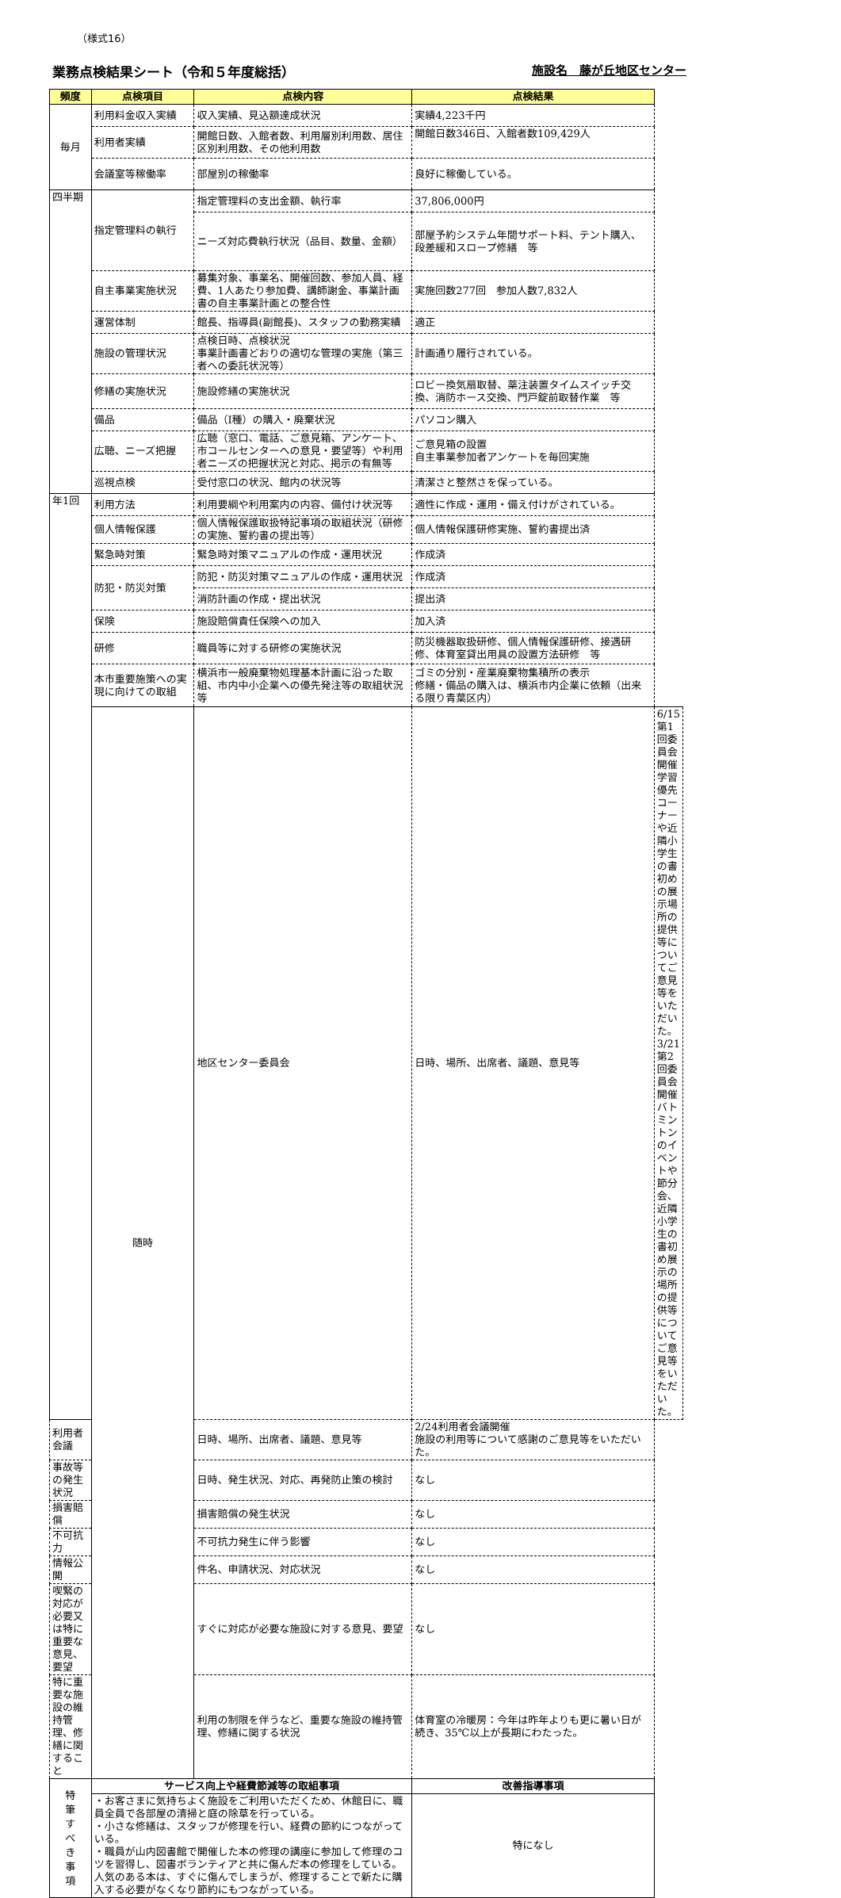（様式16）
業務点検結果シート（令和５年度総括） 施設名　藤が丘地区センター
| 頻度 | 点検項目 | 点検内容 | 点検結果 | |
| --- | --- | --- | --- | --- |
| 毎月 | 利用料金収入実績 | 収入実績、見込額達成状況 | 実績4,223千円 | |
| | 利用者実績 | 開館日数、入館者数、利用層別利用数、居住区別利用数、その他利用数 | 開館日数346日、入館者数109,429人 | |
| | 会議室等稼働率 | 部屋別の稼働率 | 良好に稼働している。 | |
| 四半期 | 指定管理料の執行 | 指定管理料の支出金額、執行率 | 37,806,000円 | |
| | | ニーズ対応費執行状況（品目、数量、金額） | 部屋予約システム年間サポート料、テント購入、段差緩和スロープ修繕 等 | |
| | 自主事業実施状況 | 募集対象、事業名、開催回数、参加人員、経費、1人あたり参加費、講師謝金、事業計画書の自主事業計画との整合性 | 実施回数277回 参加人数7,832人 | |
| | 運営体制 | 館長、指導員(副館長)、スタッフの勤務実績 | 適正 | |
| | 施設の管理状況 | 点検日時、点検状況 事業計画書どおりの適切な管理の実施（第三者への委託状況等） | 計画通り履行されている。 | |
| | 修繕の実施状況 | 施設修繕の実施状況 | ロビー換気扇取替、薬注装置タイムスイッチ交換、消防ホース交換、門戸錠前取替作業 等 | |
| | 備品 | 備品（Ⅰ種）の購入・廃棄状況 | パソコン購入 | |
| | 広聴、ニーズ把握 | 広聴（窓口、電話、ご意見箱、アンケート、市コールセンターへの意見・要望等）や利用者ニーズの把握状況と対応、掲示の有無等 | ご意見箱の設置 自主事業参加者アンケートを毎回実施 | |
| | 巡視点検 | 受付窓口の状況、館内の状況等 | 清潔さと整然さを保っている。 | |
| 年1回 | 利用方法 | 利用要綱や利用案内の内容、備付け状況等 | 適性に作成・運用・備え付けがされている。 | |
| | 個人情報保護 | 個人情報保護取扱特記事項の取組状況（研修の実施、誓約書の提出等） | 個人情報保護研修実施、誓約書提出済 | |
| | 緊急時対策 | 緊急時対策マニュアルの作成・運用状況 | 作成済 | |
| | 防犯・防災対策 | 防犯・防災対策マニュアルの作成・運用状況 | 作成済 | |
| | | 消防計画の作成・提出状況 | 提出済 | |
| | 保険 | 施設賠償責任保険への加入 | 加入済 | |
| | 研修 | 職員等に対する研修の実施状況 | 防災機器取扱研修、個人情報保護研修、接遇研修、体育室貸出用具の設置方法研修 等 | |
| | 本市重要施策への実現に向けての取組 | 横浜市一般廃棄物処理基本計画に沿った取組、市内中小企業への優先発注等の取組状況等 | ゴミの分別・産業廃棄物集積所の表示 修繕・備品の購入は、横浜市内企業に依頼（出来る限り青葉区内） | |
| | 随時 | 地区センター委員会 | 日時、場所、出席者、議題、意見等 | 6/15第1回委員会開催 学習優先コーナーや近隣小学生の書初めの展示場所の提供等についてご意見等をいただいた。 3/21第2回委員会開催 バトミントンのイベントや節分会、近隣小学生の書初め展示の場所の提供等についてご意見等をいただいた。 |
| 利用者会議 | | 日時、場所、出席者、議題、意見等 | 2/24利用者会議開催 施設の利用等について感謝のご意見等をいただいた。 | |
| 事故等の発生状況 | | 日時、発生状況、対応、再発防止策の検討 | なし | |
| 損害賠償 | | 損害賠償の発生状況 | なし | |
| 不可抗力 | | 不可抗力発生に伴う影響 | なし | |
| 情報公開 | | 件名、申請状況、対応状況 | なし | |
| 喫緊の対応が必要又は特に重要な意見、要望 | | すぐに対応が必要な施設に対する意見、要望 | なし | |
| 特に重要な施設の維持管理、修繕に関すること | | 利用の制限を伴うなど、重要な施設の維持管理、修繕に関する状況 | 体育室の冷暖房：今年は昨年よりも更に暑い日が続き、35℃以上が長期にわたった。 | |
| 特 筆 す べ き 事 項 | サービス向上や経費節減等の取組事項 | | 改善指導事項 | |
| | ・お客さまに気持ちよく施設をご利用いただくため、休館日に、職員全員で各部屋の清掃と庭の除草を行っている。 ・小さな修繕は、スタッフが修理を行い、経費の節約につながっている。 ・職員が山内図書館で開催した本の修理の講座に参加して修理のコツを習得し、図書ボランティアと共に傷んだ本の修理をしている。人気のある本は、すぐに傷んでしまうが、修理することで新たに購入する必要がなくなり節約にもつながっている。 | | 特になし | |